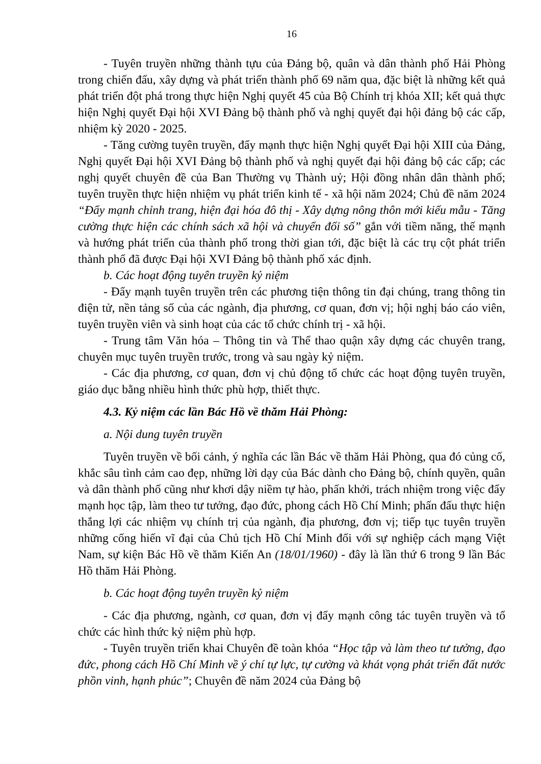16
- Tuyên truyền những thành tựu của Đảng bộ, quân và dân thành phố Hải Phòng trong chiến đấu, xây dựng và phát triển thành phố 69 năm qua, đặc biệt là những kết quả phát triển đột phá trong thực hiện Nghị quyết 45 của Bộ Chính trị khóa XII; kết quả thực hiện Nghị quyết Đại hội XVI Đảng bộ thành phố và nghị quyết đại hội đảng bộ các cấp, nhiệm kỳ 2020 - 2025.
- Tăng cường tuyên truyền, đẩy mạnh thực hiện Nghị quyết Đại hội XIII của Đảng, Nghị quyết Đại hội XVI Đảng bộ thành phố và nghị quyết đại hội đảng bộ các cấp; các nghị quyết chuyên đề của Ban Thường vụ Thành uỷ; Hội đồng nhân dân thành phố; tuyên truyền thực hiện nhiệm vụ phát triển kinh tế - xã hội năm 2024; Chủ đề năm 2024 “Đẩy mạnh chỉnh trang, hiện đại hóa đô thị - Xây dựng nông thôn mới kiểu mẫu - Tăng cường thực hiện các chính sách xã hội và chuyển đổi số” gắn với tiềm năng, thế mạnh và hướng phát triển của thành phố trong thời gian tới, đặc biệt là các trụ cột phát triển thành phố đã được Đại hội XVI Đảng bộ thành phố xác định.
b. Các hoạt động tuyên truyền kỷ niệm
- Đẩy mạnh tuyên truyền trên các phương tiện thông tin đại chúng, trang thông tin điện tử, nền tảng số của các ngành, địa phương, cơ quan, đơn vị; hội nghị báo cáo viên, tuyên truyền viên và sinh hoạt của các tổ chức chính trị - xã hội.
- Trung tâm Văn hóa – Thông tin và Thể thao quận xây dựng các chuyên trang, chuyên mục tuyên truyền trước, trong và sau ngày kỷ niệm.
- Các địa phương, cơ quan, đơn vị chủ động tổ chức các hoạt động tuyên truyền, giáo dục bằng nhiều hình thức phù hợp, thiết thực.
4.3. Kỷ niệm các lần Bác Hồ về thăm Hải Phòng:
a. Nội dung tuyên truyền
Tuyên truyền về bối cảnh, ý nghĩa các lần Bác về thăm Hải Phòng, qua đó củng cố, khắc sâu tình cảm cao đẹp, những lời dạy của Bác dành cho Đảng bộ, chính quyền, quân và dân thành phố cũng như khơi dậy niềm tự hào, phấn khởi, trách nhiệm trong việc đẩy mạnh học tập, làm theo tư tưởng, đạo đức, phong cách Hồ Chí Minh; phấn đấu thực hiện thắng lợi các nhiệm vụ chính trị của ngành, địa phương, đơn vị; tiếp tục tuyên truyền những cống hiến vĩ đại của Chủ tịch Hồ Chí Minh đối với sự nghiệp cách mạng Việt Nam, sự kiện Bác Hồ về thăm Kiến An (18/01/1960) - đây là lần thứ 6 trong 9 lần Bác Hồ thăm Hải Phòng.
b. Các hoạt động tuyên truyền kỷ niệm
- Các địa phương, ngành, cơ quan, đơn vị đẩy mạnh công tác tuyên truyền và tổ chức các hình thức kỷ niệm phù hợp.
- Tuyên truyền triển khai Chuyên đề toàn khóa “Học tập và làm theo tư tưởng, đạo đức, phong cách Hồ Chí Minh về ý chí tự lực, tự cường và khát vọng phát triển đất nước phồn vinh, hạnh phúc”; Chuyên đề năm 2024 của Đảng bộ